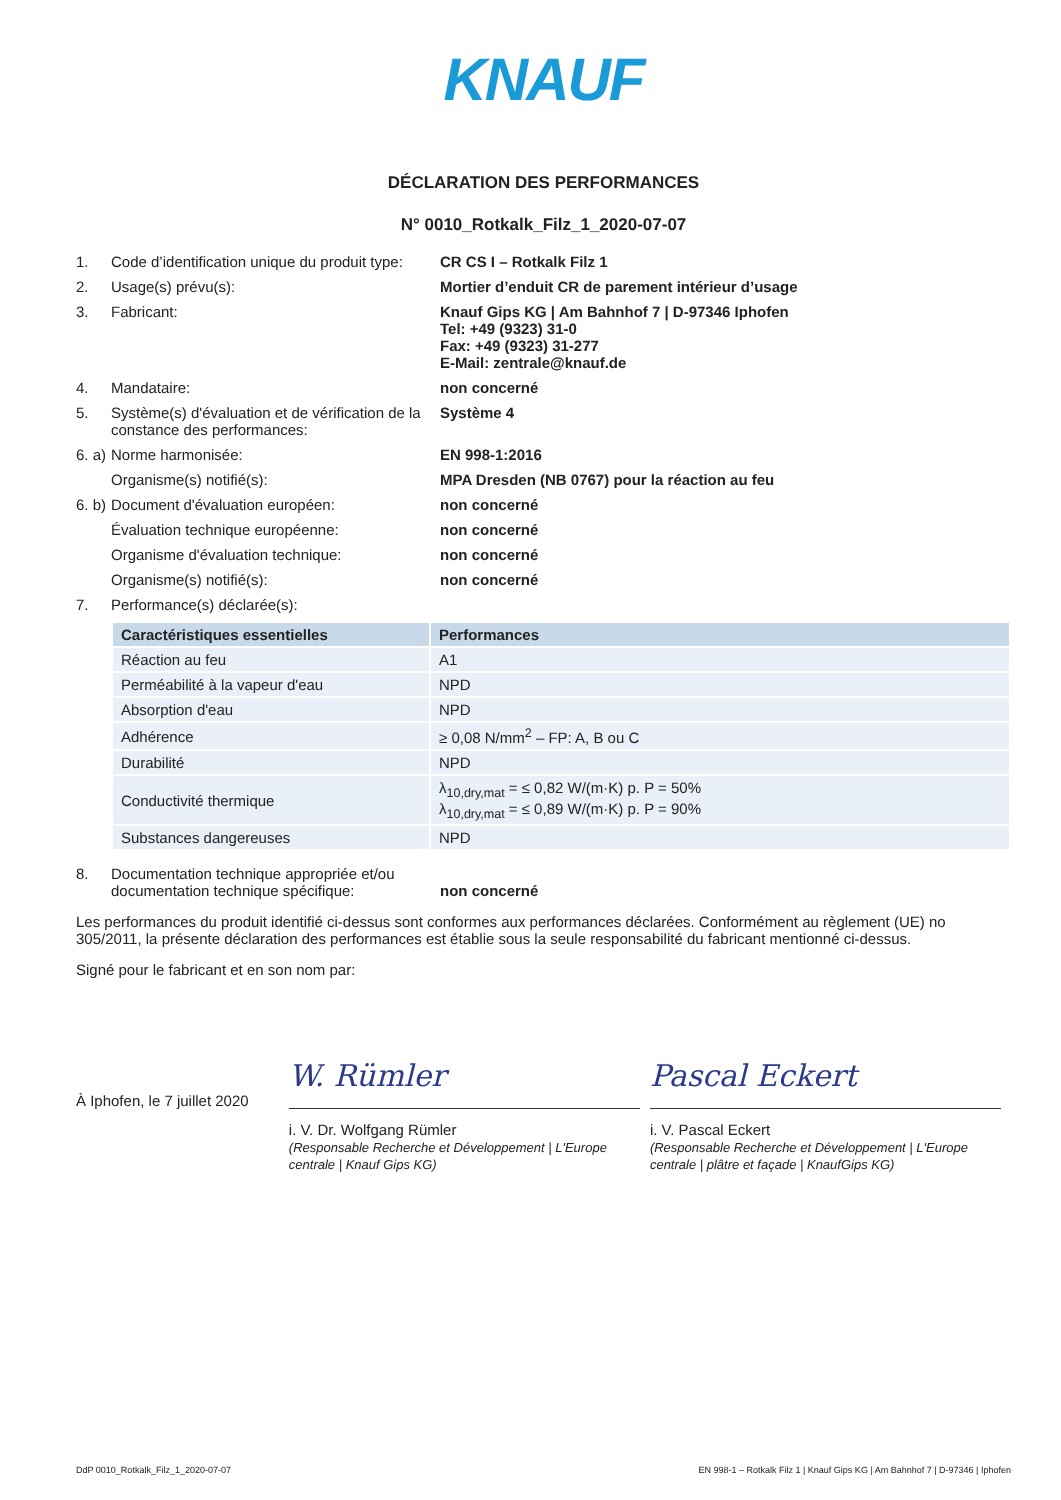KNAUF
DÉCLARATION DES PERFORMANCES
N° 0010_Rotkalk_Filz_1_2020-07-07
1. Code d’identification unique du produit type:
CR CS I – Rotkalk Filz 1
2. Usage(s) prévu(s): Mortier d’enduit CR de parement intérieur d’usage
3. Fabricant: Knauf Gips KG | Am Bahnhof 7 | D-97346 Iphofen
Tel: +49 (9323) 31-0
Fax: +49 (9323) 31-277
E-Mail: zentrale@knauf.de
4. Mandataire: non concerné
5. Système(s) d'évaluation et de vérification de la constance des performances:
Système 4
6. a)
Norme harmonisée: EN 998-1:2016
Organisme(s) notifié(s): MPA Dresden (NB 0767) pour la réaction au feu
6. b)
Document d'évaluation européen: non concerné
Évaluation technique européenne: non concerné
Organisme d'évaluation technique: non concerné
Organisme(s) notifié(s): non concerné
7. Performance(s) déclarée(s):
| Caractéristiques essentielles | Performances |
| --- | --- |
| Réaction au feu | A1 |
| Perméabilité à la vapeur d'eau | NPD |
| Absorption d'eau | NPD |
| Adhérence | ≥ 0,08 N/mm<sup>2</sup> – FP: A, B ou C |
| Durabilité | NPD |
| Conductivité thermique | λ<sub>10,dry,mat</sub> = ≤ 0,82 W/(m·K) p. P = 50% λ<sub>10,dry,mat</sub> = ≤ 0,89 W/(m·K) p. P = 90% |
| Substances dangereuses | NPD |
8. Documentation technique appropriée et/ou documentation technique spécifique:
non concerné
Les performances du produit identifié ci-dessus sont conformes aux performances déclarées. Conformément au règlement (UE) no 305/2011, la présente déclaration des performances est établie sous la seule responsabilité du fabricant mentionné ci-dessus.
Signé pour le fabricant et en son nom par:
À Iphofen, le 7 juillet 2020
W. Rümler
Pascal Eckert
i. V. Dr. Wolfgang Rümler
(Responsable Recherche et Développement | L'Europe centrale | Knauf Gips KG)
i. V. Pascal Eckert
(Responsable Recherche et Développement | L'Europe centrale | plâtre et façade | KnaufGips KG)
DdP 0010_Rotkalk_Filz_1_2020-07-07 EN 998-1 – Rotkalk Filz 1 | Knauf Gips KG | Am Bahnhof 7 | D-97346 | Iphofen